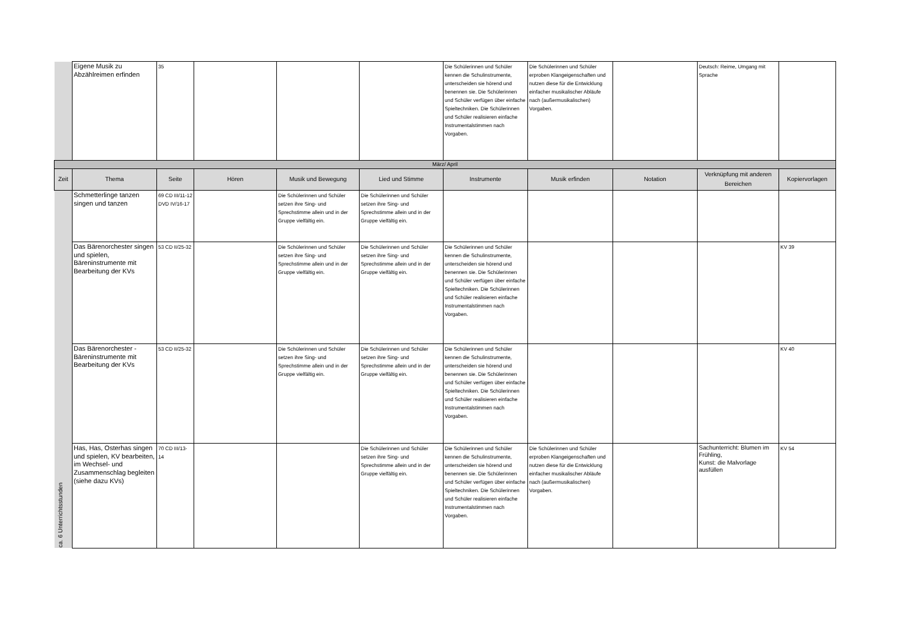| | Eigene Musik zu Abzählreimen erfinden | 35 | | | | Die Schülerinnen und Schüler kennen die Schulinstrumente, unterscheiden sie hörend und benennen sie. Die Schülerinnen und Schüler verfügen über einfache Spieltechniken. Die Schülerinnen und Schüler realisieren einfache Instrumentalstimmen nach Vorgaben. | Die Schülerinnen und Schüler erproben Klangeigenschaften und nutzen diese für die Entwicklung einfacher musikalischer Abläufe nach (außermusikalischen) Vorgaben. | | Deutsch: Reime, Umgang mit Sprache | |
| März/ April | | | | | | | | | | |
| Zeit | Thema | Seite | Hören | Musik und Bewegung | Lied und Stimme | Instrumente | Musik erfinden | Notation | Verknüpfung mit anderen Bereichen | Kopiervorlagen |
| ca. 6 Unterrichtsstunden | Schmetterlinge tanzen singen und tanzen | 69 CD III/11-12 DVD IV/16-17 | | Die Schülerinnen und Schüler setzen ihre Sing- und Sprechstimme allein und in der Gruppe vielfältig ein. | Die Schülerinnen und Schüler setzen ihre Sing- und Sprechstimme allein und in der Gruppe vielfältig ein. | | | | | |
| | Das Bärenorchester singen und spielen, Bäreninstrumente mit Bearbeitung der KVs | 53 CD II/25-32 | | Die Schülerinnen und Schüler setzen ihre Sing- und Sprechstimme allein und in der Gruppe vielfältig ein. | Die Schülerinnen und Schüler setzen ihre Sing- und Sprechstimme allein und in der Gruppe vielfältig ein. | Die Schülerinnen und Schüler kennen die Schulinstrumente, unterscheiden sie hörend und benennen sie. Die Schülerinnen und Schüler verfügen über einfache Spieltechniken. Die Schülerinnen und Schüler realisieren einfache Instrumentalstimmen nach Vorgaben. | | | | KV 39 |
| | Das Bärenorchester - Bäreninstrumente mit Bearbeitung der KVs | 53 CD II/25-32 | | Die Schülerinnen und Schüler setzen ihre Sing- und Sprechstimme allein und in der Gruppe vielfältig ein. | Die Schülerinnen und Schüler setzen ihre Sing- und Sprechstimme allein und in der Gruppe vielfältig ein. | Die Schülerinnen und Schüler kennen die Schulinstrumente, unterscheiden sie hörend und benennen sie. Die Schülerinnen und Schüler verfügen über einfache Spieltechniken. Die Schülerinnen und Schüler realisieren einfache Instrumentalstimmen nach Vorgaben. | | | | KV 40 |
| | Has, Has, Osterhas singen und spielen, KV bearbeiten, im Wechsel- und Zusammenschlag begleiten (siehe dazu KVs) | 70 CD III/13-14 | | | Die Schülerinnen und Schüler setzen ihre Sing- und Sprechstimme allein und in der Gruppe vielfältig ein. | Die Schülerinnen und Schüler kennen die Schulinstrumente, unterscheiden sie hörend und benennen sie. Die Schülerinnen und Schüler verfügen über einfache Spieltechniken. Die Schülerinnen und Schüler realisieren einfache Instrumentalstimmen nach Vorgaben. | Die Schülerinnen und Schüler erproben Klangeigenschaften und nutzen diese für die Entwicklung einfacher musikalischer Abläufe nach (außermusikalischen) Vorgaben. | | Sachunterricht: Blumen im Frühling, Kunst: die Malvorlage ausfüllen | KV 54 |